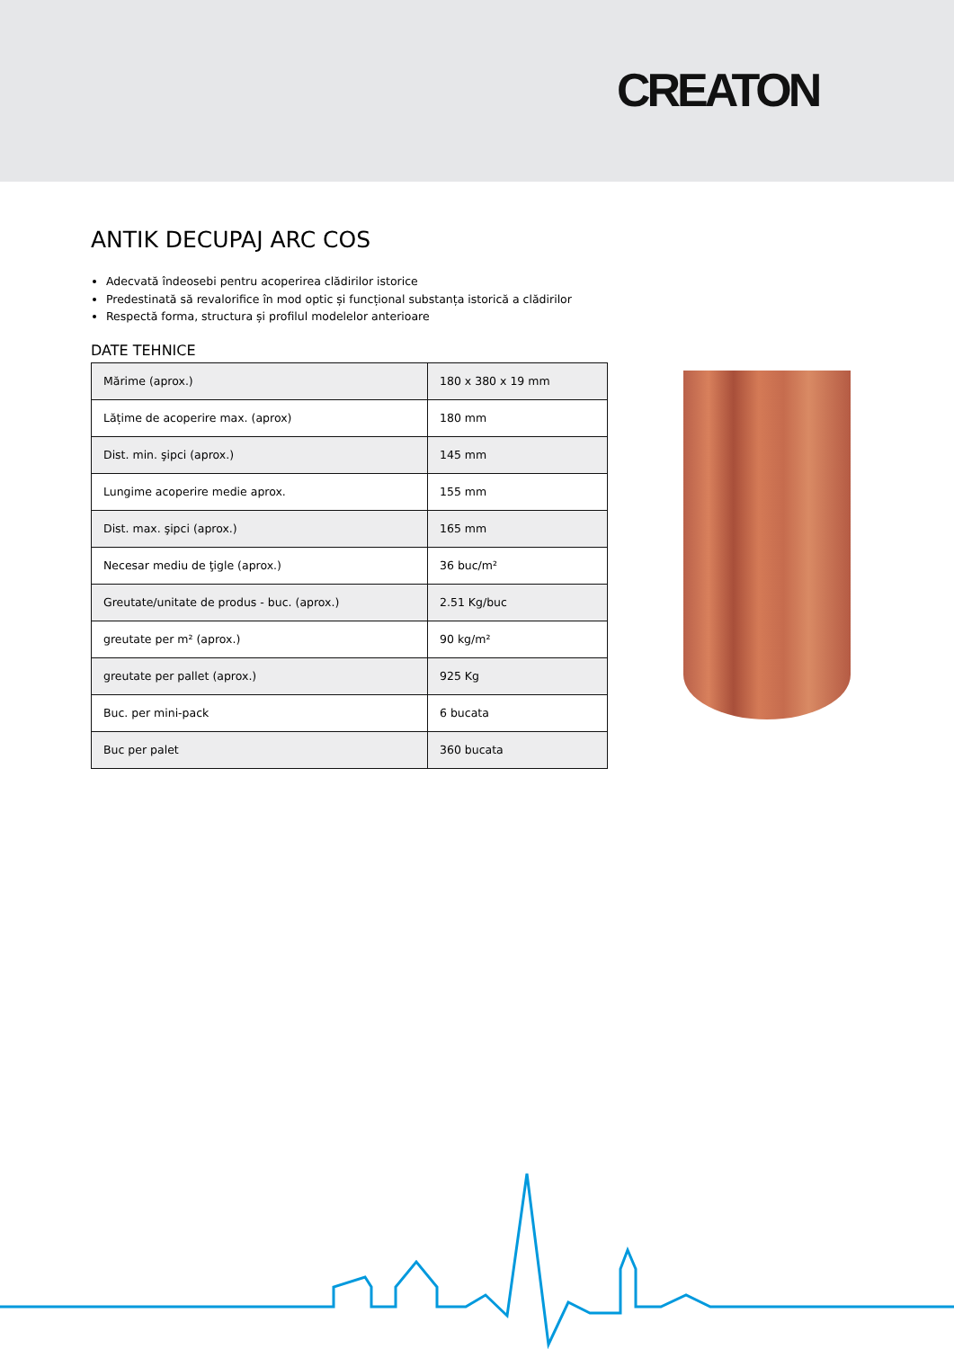CREATON
ANTIK DECUPAJ ARC COS
Adecvată îndeosebi pentru acoperirea clădirilor istorice
Predestinată să revalorifice în mod optic și funcțional substanța istorică a clădirilor
Respectă forma, structura și profilul modelelor anterioare
DATE TEHNICE
| Mărime (aprox.) | 180 x 380 x 19 mm |
| Lățime de acoperire max. (aprox) | 180 mm |
| Dist. min. şipci (aprox.) | 145 mm |
| Lungime acoperire medie aprox. | 155 mm |
| Dist. max. şipci (aprox.) | 165 mm |
| Necesar mediu de ţigle (aprox.) | 36 buc/m² |
| Greutate/unitate de produs - buc. (aprox.) | 2.51 Kg/buc |
| greutate per m² (aprox.) | 90 kg/m² |
| greutate per pallet (aprox.) | 925 Kg |
| Buc. per mini-pack | 6 bucata |
| Buc per palet | 360 bucata |